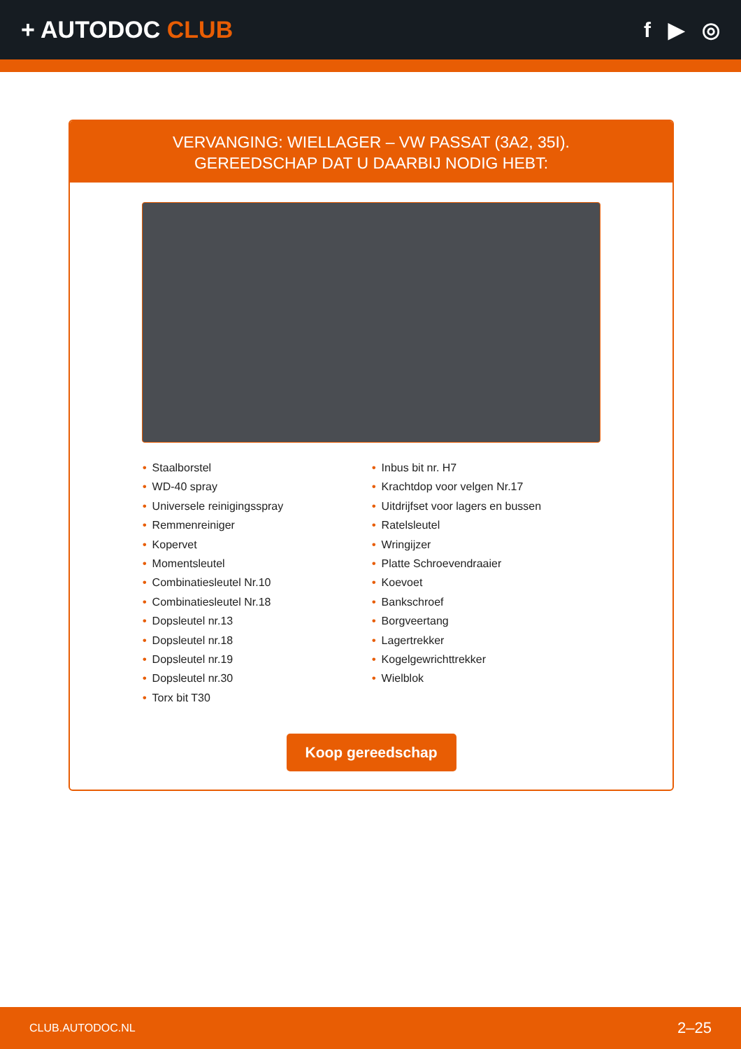+ AUTODOC CLUB f ▶ ◎
VERVANGING: WIELLAGER – VW PASSAT (3A2, 35I).
GEREEDSCHAP DAT U DAARBIJ NODIG HEBT:
• Staalborstel
• WD-40 spray
• Universele reinigingsspray
• Remmenreiniger
• Kopervet
• Momentsleutel
• Combinatiesleutel Nr.10
• Combinatiesleutel Nr.18
• Dopsleutel nr.13
• Dopsleutel nr.18
• Dopsleutel nr.19
• Dopsleutel nr.30
• Torx bit T30
• Inbus bit nr. H7
• Krachtdop voor velgen Nr.17
• Uitdrijfset voor lagers en bussen
• Ratelsleutel
• Wringijzer
• Platte Schroevendraaier
• Koevoet
• Bankschroef
• Borgveertang
• Lagertrekker
• Kogelgewrichttrekker
• Wielblok
Koop gereedschap
CLUB.AUTODOC.NL 2–25